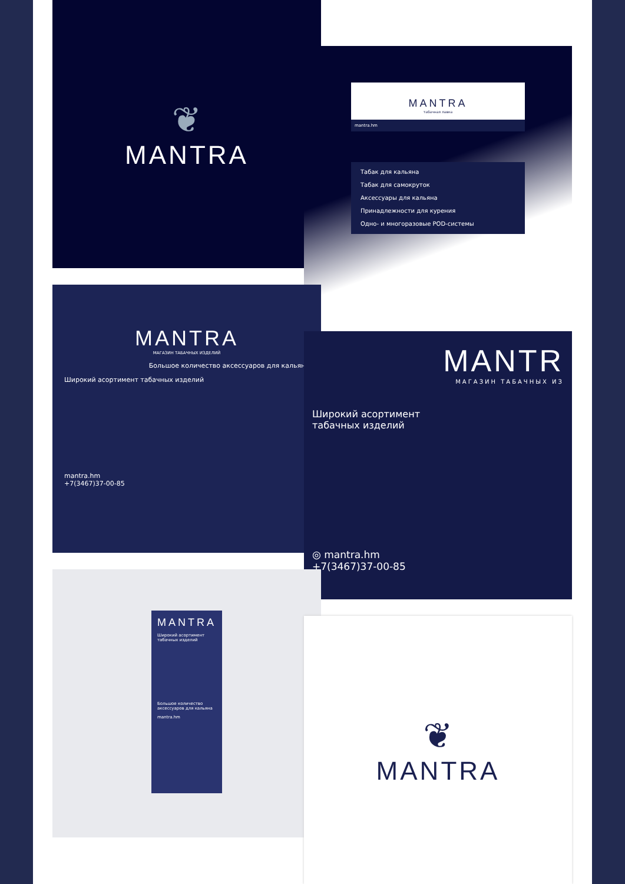❦
MANTRA
MANTRA
табачная лавка
mantra.hm
Табак для кальяна
Табак для самокруток
Аксессуары для кальяна
Принадлежности для курения
Одно- и многоразовые POD-системы
MANTRA
МАГАЗИН ТАБАЧНЫХ ИЗДЕЛИЙ
Большое количество аксессуаров для кальяна
Широкий асортимент табачных изделий
mantra.hm
+7(3467)37-00-85
MANTR
МАГАЗИН ТАБАЧНЫХ ИЗ
Широкий асортимент
табачных изделий
◎ mantra.hm
+7(3467)37-00-85
MANTRA
Широкий асортимент табачных изделий
Большое количество аксессуаров для кальяна
mantra.hm
❦
MANTRA